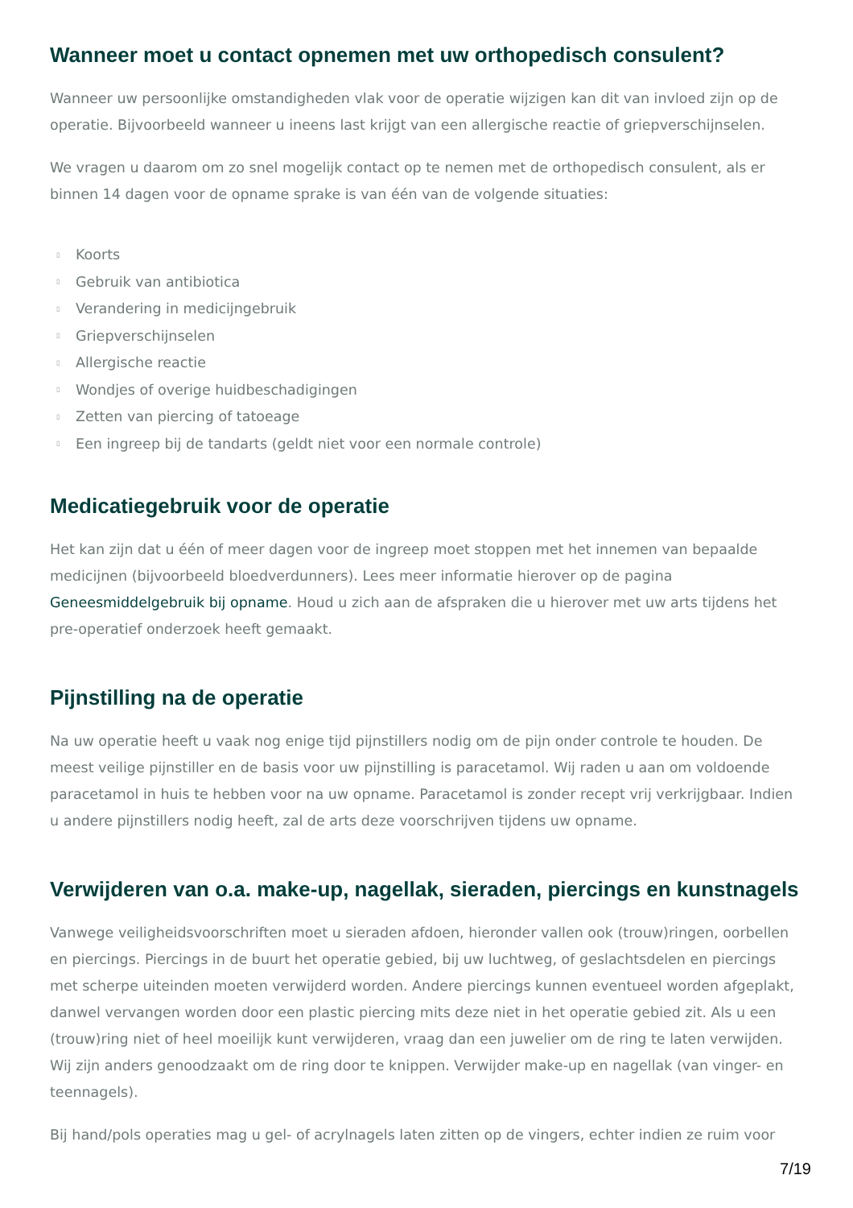Wanneer moet u contact opnemen met uw orthopedisch consulent?
Wanneer uw persoonlijke omstandigheden vlak voor de operatie wijzigen kan dit van invloed zijn op de operatie. Bijvoorbeeld wanneer u ineens last krijgt van een allergische reactie of griepverschijnselen.
We vragen u daarom om zo snel mogelijk contact op te nemen met de orthopedisch consulent, als er binnen 14 dagen voor de opname sprake is van één van de volgende situaties:
▯ Koorts
▯ Gebruik van antibiotica
▯ Verandering in medicijngebruik
▯ Griepverschijnselen
▯ Allergische reactie
▯ Wondjes of overige huidbeschadigingen
▯ Zetten van piercing of tatoeage
▯ Een ingreep bij de tandarts (geldt niet voor een normale controle)
Medicatiegebruik voor de operatie
Het kan zijn dat u één of meer dagen voor de ingreep moet stoppen met het innemen van bepaalde medicijnen (bijvoorbeeld bloedverdunners). Lees meer informatie hierover op de pagina Geneesmiddelgebruik bij opname. Houd u zich aan de afspraken die u hierover met uw arts tijdens het pre-operatief onderzoek heeft gemaakt.
Pijnstilling na de operatie
Na uw operatie heeft u vaak nog enige tijd pijnstillers nodig om de pijn onder controle te houden. De meest veilige pijnstiller en de basis voor uw pijnstilling is paracetamol. Wij raden u aan om voldoende paracetamol in huis te hebben voor na uw opname. Paracetamol is zonder recept vrij verkrijgbaar. Indien u andere pijnstillers nodig heeft, zal de arts deze voorschrijven tijdens uw opname.
Verwijderen van o.a. make-up, nagellak, sieraden, piercings en kunstnagels
Vanwege veiligheidsvoorschriften moet u sieraden afdoen, hieronder vallen ook (trouw)ringen, oorbellen en piercings. Piercings in de buurt het operatie gebied, bij uw luchtweg, of geslachtsdelen en piercings met scherpe uiteinden moeten verwijderd worden. Andere piercings kunnen eventueel worden afgeplakt, danwel vervangen worden door een plastic piercing mits deze niet in het operatie gebied zit. Als u een (trouw)ring niet of heel moeilijk kunt verwijderen, vraag dan een juwelier om de ring te laten verwijden. Wij zijn anders genoodzaakt om de ring door te knippen. Verwijder make-up en nagellak (van vinger- en teennagels).
Bij hand/pols operaties mag u gel- of acrylnagels laten zitten op de vingers, echter indien ze ruim voor
7/19